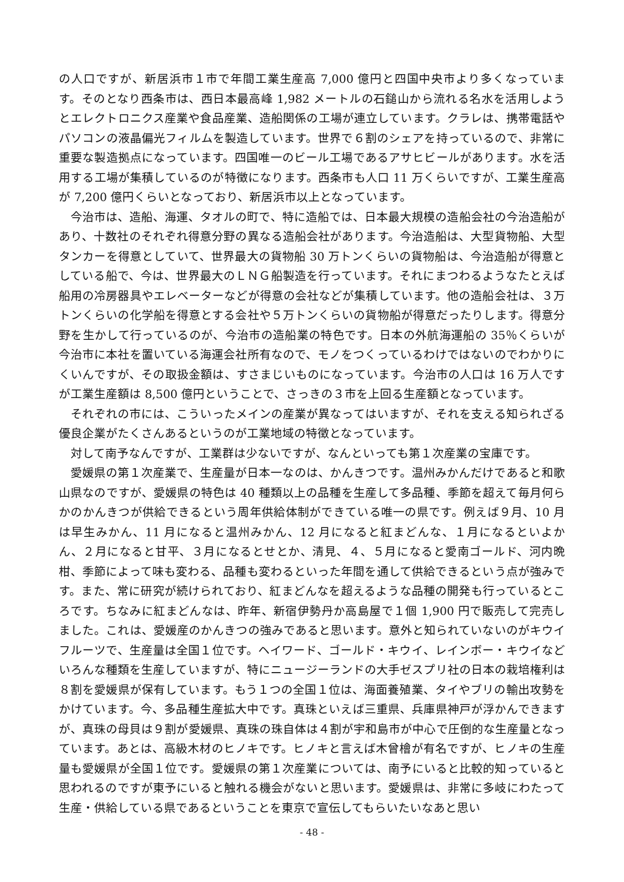の人口ですが、新居浜市１市で年間工業生産高 7,000 億円と四国中央市より多くなっています。そのとなり西条市は、西日本最高峰 1,982 メートルの石鎚山から流れる名水を活用しようとエレクトロニクス産業や食品産業、造船関係の工場が連立しています。クラレは、携帯電話やパソコンの液晶偏光フィルムを製造しています。世界で６割のシェアを持っているので、非常に重要な製造拠点になっています。四国唯一のビール工場であるアサヒビールがあります。水を活用する工場が集積しているのが特徴になります。西条市も人口 11 万くらいですが、工業生産高が 7,200 億円くらいとなっており、新居浜市以上となっています。
今治市は、造船、海運、タオルの町で、特に造船では、日本最大規模の造船会社の今治造船があり、十数社のそれぞれ得意分野の異なる造船会社があります。今治造船は、大型貨物船、大型タンカーを得意としていて、世界最大の貨物船 30 万トンくらいの貨物船は、今治造船が得意としている船で、今は、世界最大のＬＮＧ船製造を行っています。それにまつわるようなたとえば船用の冷房器具やエレベーターなどが得意の会社などが集積しています。他の造船会社は、３万トンくらいの化学船を得意とする会社や５万トンくらいの貨物船が得意だったりします。得意分野を生かして行っているのが、今治市の造船業の特色です。日本の外航海運船の 35％くらいが今治市に本社を置いている海運会社所有なので、モノをつくっているわけではないのでわかりにくいんですが、その取扱金額は、すさまじいものになっています。今治市の人口は 16 万人ですが工業生産額は 8,500 億円ということで、さっきの３市を上回る生産額となっています。
それぞれの市には、こういったメインの産業が異なってはいますが、それを支える知られざる優良企業がたくさんあるというのが工業地域の特徴となっています。
対して南予なんですが、工業群は少ないですが、なんといっても第１次産業の宝庫です。
愛媛県の第１次産業で、生産量が日本一なのは、かんきつです。温州みかんだけであると和歌山県なのですが、愛媛県の特色は 40 種類以上の品種を生産して多品種、季節を超えて毎月何らかのかんきつが供給できるという周年供給体制ができている唯一の県です。例えば９月、10 月は早生みかん、11 月になると温州みかん、12 月になると紅まどんな、１月になるといよかん、２月になると甘平、３月になるとせとか、清見、４、５月になると愛南ゴールド、河内晩柑、季節によって味も変わる、品種も変わるといった年間を通して供給できるという点が強みです。また、常に研究が続けられており、紅まどんなを超えるような品種の開発も行っているところです。ちなみに紅まどんなは、昨年、新宿伊勢丹か高島屋で１個 1,900 円で販売して完売しました。これは、愛媛産のかんきつの強みであると思います。意外と知られていないのがキウイフルーツで、生産量は全国１位です。ヘイワード、ゴールド・キウイ、レインボー・キウイなどいろんな種類を生産していますが、特にニュージーランドの大手ゼスプリ社の日本の栽培権利は８割を愛媛県が保有しています。もう１つの全国１位は、海面養殖業、タイやブリの輸出攻勢をかけています。今、多品種生産拡大中です。真珠といえば三重県、兵庫県神戸が浮かんできますが、真珠の母貝は９割が愛媛県、真珠の珠自体は４割が宇和島市が中心で圧倒的な生産量となっています。あとは、高級木材のヒノキです。ヒノキと言えば木曾檜が有名ですが、ヒノキの生産量も愛媛県が全国１位です。愛媛県の第１次産業については、南予にいると比較的知っていると思われるのですが東予にいると触れる機会がないと思います。愛媛県は、非常に多岐にわたって生産・供給している県であるということを東京で宣伝してもらいたいなあと思い
- 48 -